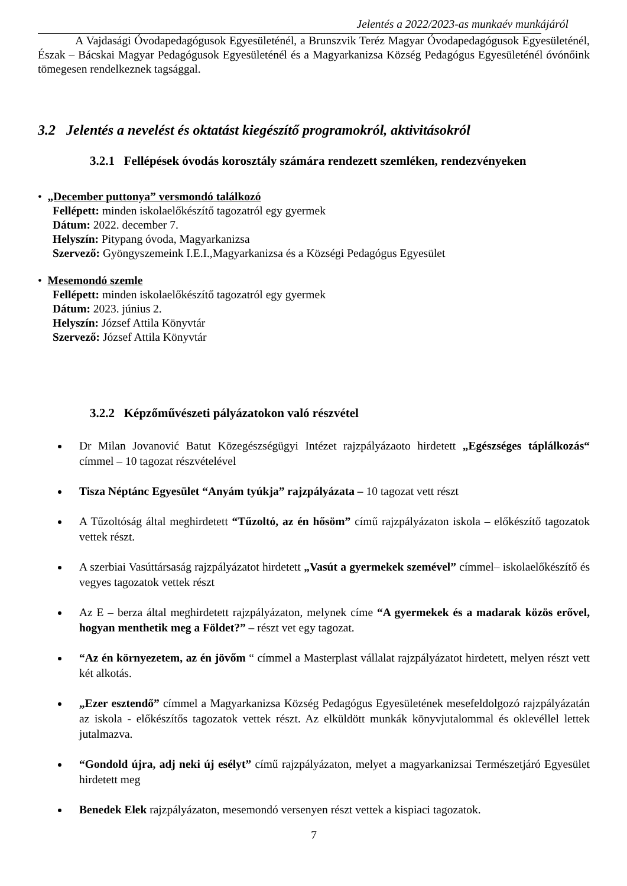Jelentés a 2022/2023-as munkaév munkájáról
A Vajdasági Óvodapedagógusok Egyesületénél, a Brunszvik Teréz Magyar Óvodapedagógusok Egyesületénél, Észak – Bácskai Magyar Pedagógusok Egyesületénél és a Magyarkanizsa Község Pedagógus Egyesületénél óvónőink tömegesen rendelkeznek tagsággal.
3.2 Jelentés a nevelést és oktatást kiegészítő programokról, aktivitásokról
3.2.1 Fellépések óvodás korosztály számára rendezett szemléken, rendezvényeken
• „December puttonya” versmondó találkozó
Fellépett: minden iskolaelőkészítő tagozatról egy gyermek
Dátum: 2022. december 7.
Helyszín: Pitypang óvoda, Magyarkanizsa
Szervező: Gyöngyszemeink I.E.I.,Magyarkanizsa és a Községi Pedagógus Egyesület
• Mesemondó szemle
Fellépett: minden iskolaelőkészítő tagozatról egy gyermek
Dátum: 2023. június 2.
Helyszín: József Attila Könyvtár
Szervező: József Attila Könyvtár
3.2.2 Képzőművészeti pályázatokon való részvétel
Dr Milan Jovanović Batut Közegészségügyi Intézet rajzpályázaoto hirdetett „Egészséges táplálkozás“ címmel – 10 tagozat részvételével
Tisza Néptánc Egyesület “Anyám tyúkja” rajzpályázata – 10 tagozat vett részt
A Tűzoltóság által meghirdetett “Tűzoltó, az én hősöm” című rajzpályázaton iskola – előkészítő tagozatok vettek részt.
A szerbiai Vasúttársaság rajzpályázatot hirdetett „Vasút a gyermekek szemével” címmel– iskolaelőkészítő és vegyes tagozatok vettek részt
Az E – berza által meghirdetett rajzpályázaton, melynek címe “A gyermekek és a madarak közös erővel, hogyan menthetik meg a Földet?” – részt vet egy tagozat.
“Az én környezetem, az én jövőm “ címmel a Masterplast vállalat rajzpályázatot hirdetett, melyen részt vett két alkotás.
„Ezer esztendő” címmel a Magyarkanizsa Község Pedagógus Egyesületének mesefeldolgozó rajzpályázatán az iskola - előkészítős tagozatok vettek részt. Az elküldött munkák könyvjutalommal és oklevéllel lettek jutalmazva.
“Gondold újra, adj neki új esélyt” című rajzpályázaton, melyet a magyarkanizsai Természetjáró Egyesület hirdetett meg
Benedek Elek rajzpályázaton, mesemondó versenyen részt vettek a kispiaci tagozatok.
7